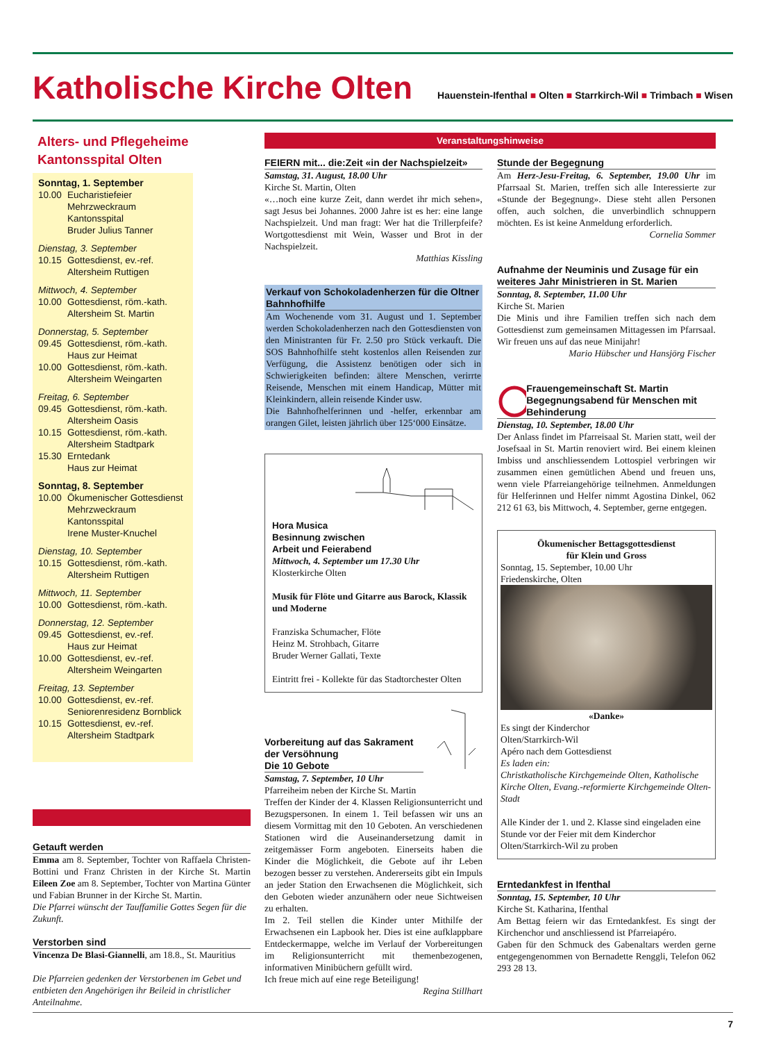Katholische Kirche Olten
Hauenstein-Ifenthal ■ Olten ■ Starrkirch-Wil ■ Trimbach ■ Wisen
Alters- und Pflegeheime
Kantonsspital Olten
Sonntag, 1. September
10.00 Eucharistiefeier
Mehrzweckraum Kantonsspital
Bruder Julius Tanner
Dienstag, 3. September
10.15 Gottesdienst, ev.-ref.
Altersheim Ruttigen
Mittwoch, 4. September
10.00 Gottesdienst, röm.-kath.
Altersheim St. Martin
Donnerstag, 5. September
09.45 Gottesdienst, röm.-kath.
Haus zur Heimat
10.00 Gottesdienst, röm.-kath.
Altersheim Weingarten
Freitag, 6. September
09.45 Gottesdienst, röm.-kath.
Altersheim Oasis
10.15 Gottesdienst, röm.-kath.
Altersheim Stadtpark
15.30 Erntedank
Haus zur Heimat
Sonntag, 8. September
10.00 Ökumenischer Gottesdienst
Mehrzweckraum Kantonsspital
Irene Muster-Knuchel
Dienstag, 10. September
10.15 Gottesdienst, röm.-kath.
Altersheim Ruttigen
Mittwoch, 11. September
10.00 Gottesdienst, röm.-kath.
Donnerstag, 12. September
09.45 Gottesdienst, ev.-ref.
Haus zur Heimat
10.00 Gottesdienst, ev.-ref.
Altersheim Weingarten
Freitag, 13. September
10.00 Gottesdienst, ev.-ref.
Seniorenresidenz Bornblick
10.15 Gottesdienst, ev.-ref.
Altersheim Stadtpark
Getauft werden
Emma am 8. September, Tochter von Raffaela Christen-Bottini und Franz Christen in der Kirche St. Martin Eileen Zoe am 8. September, Tochter von Martina Günter und Fabian Brunner in der Kirche St. Martin.
Die Pfarrei wünscht der Tauffamilie Gottes Segen für die Zukunft.
Verstorben sind
Vincenza De Blasi-Giannelli, am 18.8., St. Mauritius
Die Pfarreien gedenken der Verstorbenen im Gebet und entbieten den Angehörigen ihr Beileid in christlicher Anteilnahme.
Veranstaltungshinweise
FEIERN mit... die:Zeit «in der Nachspielzeit»
Samstag, 31. August, 18.00 Uhr
Kirche St. Martin, Olten
«…noch eine kurze Zeit, dann werdet ihr mich sehen», sagt Jesus bei Johannes. 2000 Jahre ist es her: eine lange Nachspielzeit. Und man fragt: Wer hat die Trillerpfeife? Wortgottesdienst mit Wein, Wasser und Brot in der Nachspielzeit.
Matthias Kissling
Verkauf von Schokoladenherzen für die Oltner Bahnhofhilfe
Am Wochenende vom 31. August und 1. September werden Schokoladenherzen nach den Gottesdiensten von den Ministranten für Fr. 2.50 pro Stück verkauft. Die SOS Bahnhofhilfe steht kostenlos allen Reisenden zur Verfügung, die Assistenz benötigen oder sich in Schwierigkeiten befinden: ältere Menschen, verirrte Reisende, Menschen mit einem Handicap, Mütter mit Kleinkindern, allein reisende Kinder usw.
Die Bahnhofhelferinnen und -helfer, erkennbar am orangen Gilet, leisten jährlich über 125‘000 Einsätze.
Hora Musica
Besinnung zwischen
Arbeit und Feierabend
Mittwoch, 4. September um 17.30 Uhr
Klosterkirche Olten
Musik für Flöte und Gitarre aus Barock, Klassik und Moderne
Franziska Schumacher, Flöte
Heinz M. Strohbach, Gitarre
Bruder Werner Gallati, Texte
Eintritt frei - Kollekte für das Stadtorchester Olten
Vorbereitung auf das Sakrament der Versöhnung
Die 10 Gebote
Samstag, 7. September, 10 Uhr
Pfarreiheim neben der Kirche St. Martin
Treffen der Kinder der 4. Klassen Religionsunterricht und Bezugspersonen. In einem 1. Teil befassen wir uns an diesem Vormittag mit den 10 Geboten. An verschiedenen Stationen wird die Auseinandersetzung damit in zeitgemässer Form angeboten. Einerseits haben die Kinder die Möglichkeit, die Gebote auf ihr Leben bezogen besser zu verstehen. Andererseits gibt ein Impuls an jeder Station den Erwachsenen die Möglichkeit, sich den Geboten wieder anzunähern oder neue Sichtweisen zu erhalten.
Im 2. Teil stellen die Kinder unter Mithilfe der Erwachsenen ein Lapbook her. Dies ist eine aufklappbare Entdeckermappe, welche im Verlauf der Vorbereitungen im Religionsunterricht mit themenbezogenen, informativen Minibüchern gefüllt wird.
Ich freue mich auf eine rege Beteiligung!
Regina Stillhart
Stunde der Begegnung
Am Herz-Jesu-Freitag, 6. September, 19.00 Uhr im Pfarrsaal St. Marien, treffen sich alle Interessierte zur «Stunde der Begegnung». Diese steht allen Personen offen, auch solchen, die unverbindlich schnuppern möchten. Es ist keine Anmeldung erforderlich.
Cornelia Sommer
Aufnahme der Neuminis und Zusage für ein weiteres Jahr Ministrieren in St. Marien
Sonntag, 8. September, 11.00 Uhr
Kirche St. Marien
Die Minis und ihre Familien treffen sich nach dem Gottesdienst zum gemeinsamen Mittagessen im Pfarrsaal. Wir freuen uns auf das neue Minijahr!
Mario Hübscher und Hansjörg Fischer
Frauengemeinschaft St. Martin
Begegnungsabend für Menschen mit Behinderung
Dienstag, 10. September, 18.00 Uhr
Der Anlass findet im Pfarreisaal St. Marien statt, weil der Josefsaal in St. Martin renoviert wird. Bei einem kleinen Imbiss und anschliessendem Lottospiel verbringen wir zusammen einen gemütlichen Abend und freuen uns, wenn viele Pfarreiangehörige teilnehmen. Anmeldungen für Helferinnen und Helfer nimmt Agostina Dinkel, 062 212 61 63, bis Mittwoch, 4. September, gerne entgegen.
Ökumenischer Bettagsgottesdienst
für Klein und Gross
Sonntag, 15. September, 10.00 Uhr
Friedenskirche, Olten
«Danke»
Es singt der Kinderchor
Olten/Starrkirch-Wil
Apéro nach dem Gottesdienst
Es laden ein:
Christkatholische Kirchgemeinde Olten, Katholische Kirche Olten, Evang.-reformierte Kirchgemeinde Olten-Stadt
Alle Kinder der 1. und 2. Klasse sind eingeladen eine Stunde vor der Feier mit dem Kinderchor Olten/Starrkirch-Wil zu proben
Erntedankfest in Ifenthal
Sonntag, 15. September, 10 Uhr
Kirche St. Katharina, Ifenthal
Am Bettag feiern wir das Erntedankfest. Es singt der Kirchenchor und anschliessend ist Pfarreiapéro.
Gaben für den Schmuck des Gabenaltars werden gerne entgegengenommen von Bernadette Renggli, Telefon 062 293 28 13.
7